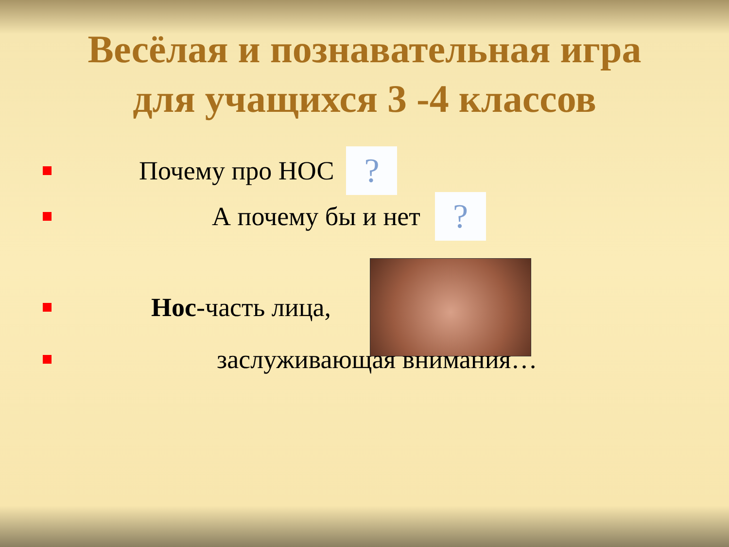Весёлая и познавательная игра
для учащихся 3 -4 классов
Почему про НОС ?
А почему бы и нет ?
Нос-часть лица,
заслуживающая внимания…